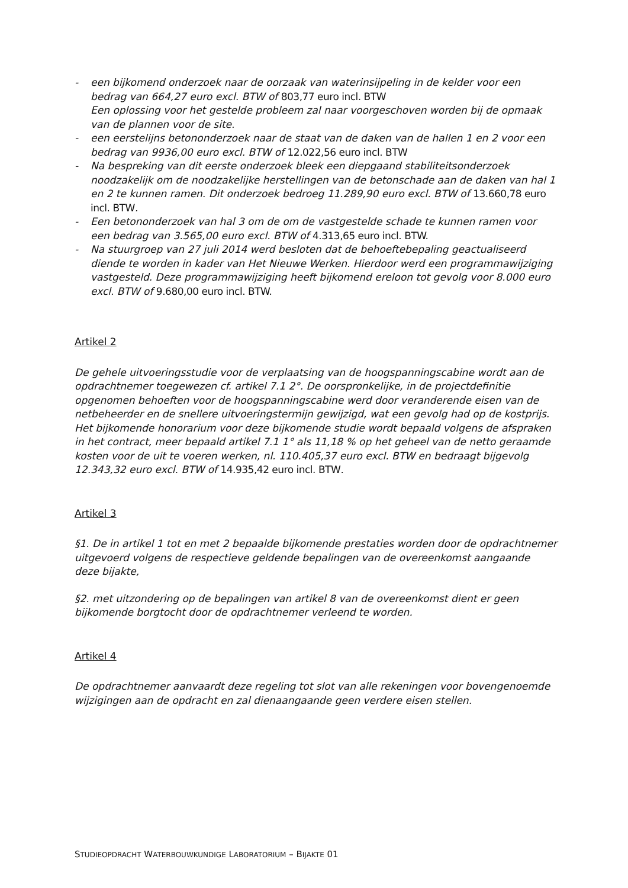- een bijkomend onderzoek naar de oorzaak van waterinsijpeling in de kelder voor een bedrag van 664,27 euro excl. BTW of 803,77 euro incl. BTW
Een oplossing voor het gestelde probleem zal naar voorgeschoven worden bij de opmaak van de plannen voor de site.
- een eerstelijns betononderzoek naar de staat van de daken van de hallen 1 en 2 voor een bedrag van 9936,00 euro excl. BTW of 12.022,56 euro incl. BTW
- Na bespreking van dit eerste onderzoek bleek een diepgaand stabiliteitsonderzoek noodzakelijk om de noodzakelijke herstellingen van de betonschade aan de daken van hal 1 en 2 te kunnen ramen. Dit onderzoek bedroeg 11.289,90 euro excl. BTW of 13.660,78 euro incl. BTW.
- Een betononderzoek van hal 3 om de om de vastgestelde schade te kunnen ramen voor een bedrag van 3.565,00 euro excl. BTW of 4.313,65 euro incl. BTW.
- Na stuurgroep van 27 juli 2014 werd besloten dat de behoeftebepaling geactualiseerd diende te worden in kader van Het Nieuwe Werken. Hierdoor werd een programmawijziging vastgesteld. Deze programmawijziging heeft bijkomend ereloon tot gevolg voor 8.000 euro excl. BTW of 9.680,00 euro incl. BTW.
Artikel 2
De gehele uitvoeringsstudie voor de verplaatsing van de hoogspanningscabine wordt aan de opdrachtnemer toegewezen cf. artikel 7.1 2°. De oorspronkelijke, in de projectdefinitie opgenomen behoeften voor de hoogspanningscabine werd door veranderende eisen van de netbeheerder en de snellere uitvoeringstermijn gewijzigd, wat een gevolg had op de kostprijs. Het bijkomende honorarium voor deze bijkomende studie wordt bepaald volgens de afspraken in het contract, meer bepaald artikel 7.1 1° als 11,18 % op het geheel van de netto geraamde kosten voor de uit te voeren werken, nl. 110.405,37 euro excl. BTW en bedraagt bijgevolg 12.343,32 euro excl. BTW of 14.935,42 euro incl. BTW.
Artikel 3
§1. De in artikel 1 tot en met 2 bepaalde bijkomende prestaties worden door de opdrachtnemer uitgevoerd volgens de respectieve geldende bepalingen van de overeenkomst aangaande deze bijakte,
§2. met uitzondering op de bepalingen van artikel 8 van de overeenkomst dient er geen bijkomende borgtocht door de opdrachtnemer verleend te worden.
Artikel 4
De opdrachtnemer aanvaardt deze regeling tot slot van alle rekeningen voor bovengenoemde wijzigingen aan de opdracht en zal dienaangaande geen verdere eisen stellen.
STUDIEOPDRACHT WATERBOUWKUNDIGE LABORATORIUM – BIJAKTE 01